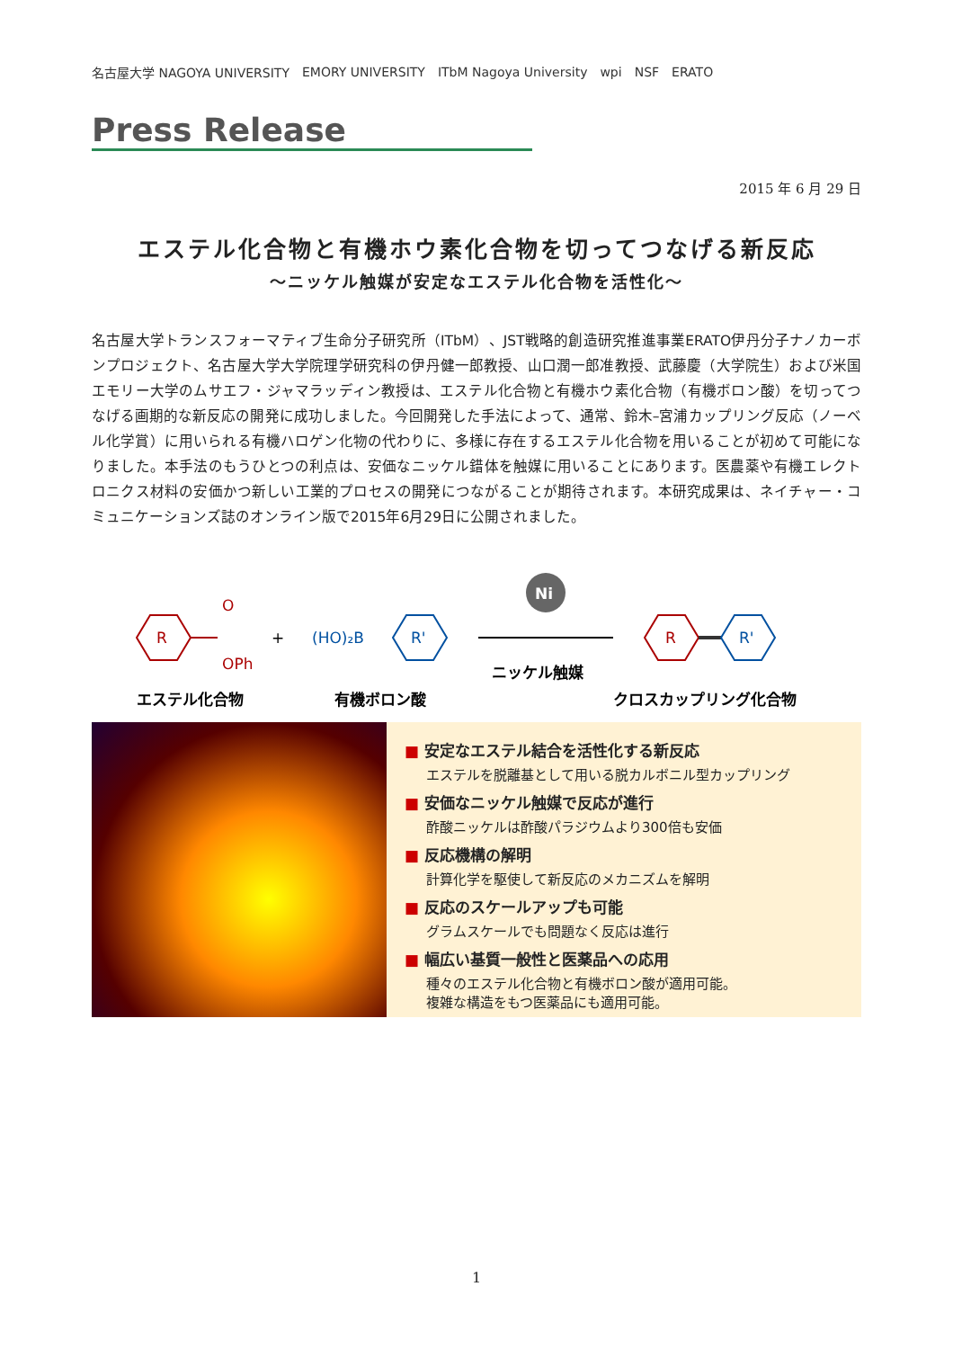名古屋大学 NAGOYA UNIVERSITY EMORY UNIVERSITY ITbM Nagoya University wpi NSF ERATO
Press Release
2015 年 6 月 29 日
エステル化合物と有機ホウ素化合物を切ってつなげる新反応
～ニッケル触媒が安定なエステル化合物を活性化～
名古屋大学トランスフォーマティブ生命分子研究所（ITbM）、JST戦略的創造研究推進事業ERATO伊丹分子ナノカーボンプロジェクト、名古屋大学大学院理学研究科の伊丹健一郎教授、山口潤一郎准教授、武藤慶（大学院生）および米国エモリー大学のムサエフ・ジャマラッディン教授は、エステル化合物と有機ホウ素化合物（有機ボロン酸）を切ってつなげる画期的な新反応の開発に成功しました。今回開発した手法によって、通常、鈴木–宮浦カップリング反応（ノーベル化学賞）に用いられる有機ハロゲン化物の代わりに、多様に存在するエステル化合物を用いることが初めて可能になりました。本手法のもうひとつの利点は、安価なニッケル錯体を触媒に用いることにあります。医農薬や有機エレクトロニクス材料の安価かつ新しい工業的プロセスの開発につながることが期待されます。本研究成果は、ネイチャー・コミュニケーションズ誌のオンライン版で2015年6月29日に公開されました。
R
O
OPh
+
(HO)₂B
R'
Ni
ニッケル触媒
R
R'
エステル化合物
有機ボロン酸
クロスカップリング化合物
■ 安定なエステル結合を活性化する新反応
エステルを脱離基として用いる脱カルボニル型カップリング
■ 安価なニッケル触媒で反応が進行
酢酸ニッケルは酢酸パラジウムより300倍も安価
■ 反応機構の解明
計算化学を駆使して新反応のメカニズムを解明
■ 反応のスケールアップも可能
グラムスケールでも問題なく反応は進行
■ 幅広い基質一般性と医薬品への応用
種々のエステル化合物と有機ボロン酸が適用可能。
複雑な構造をもつ医薬品にも適用可能。
1